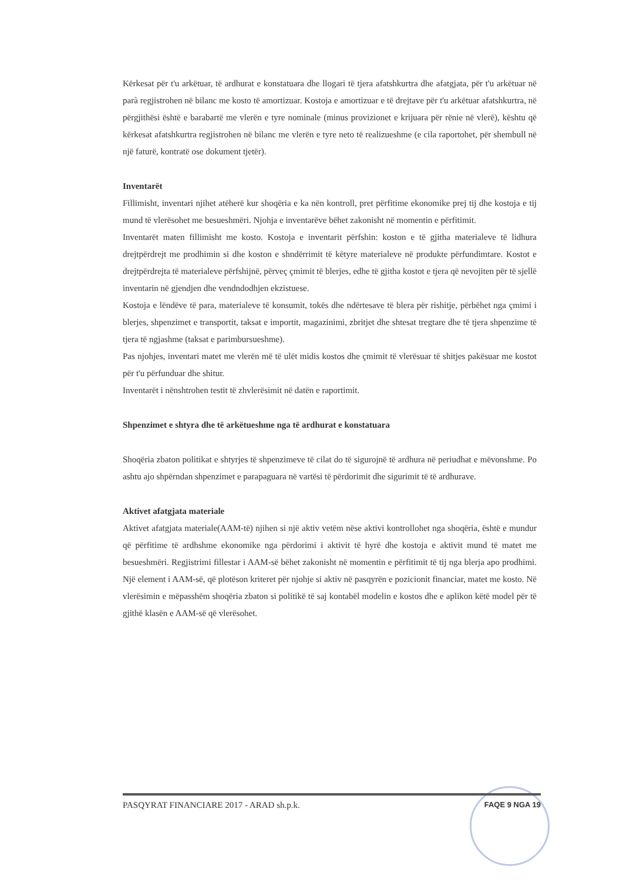Kërkesat për t'u arkëtuar, të ardhurat e konstatuara dhe llogari të tjera afatshkurtra dhe afatgjata, për t'u arkëtuar në parà regjistrohen në bilanc me kosto të amortizuar. Kostoja e amortizuar e të drejtave për t'u arkëtuar afatshkurtra, në përgjithësi është e barabartë me vlerën e tyre nominale (minus provizionet e krijuara për rënie në vlerë), kështu që kërkesat afatshkurtra regjistrohen në bilanc me vlerën e tyre neto të realizueshme (e cila raportohet, për shembull në një faturë, kontratë ose dokument tjetër).
Inventarët
Fillimisht, inventari njihet atëherë kur shoqëria e ka nën kontroll, pret përfitime ekonomike prej tij dhe kostoja e tij mund të vlerësohet me besueshmëri. Njohja e inventarëve bëhet zakonisht në momentin e përfitimit.
Inventarët maten fillimisht me kosto. Kostoja e inventarit përfshin: koston e të gjitha materialeve të lidhura drejtpërdrejt me prodhimin si dhe koston e shndërrimit të këtyre materialeve në produkte përfundimtare. Kostot e drejtpërdrejta të materialeve përfshijnë, përveç çmimit të blerjes, edhe të gjitha kostot e tjera që nevojiten për të sjellë inventarin në gjendjen dhe vendndodhjen ekzistuese.
Kostoja e lëndëve të para, materialeve të konsumit, tokës dhe ndërtesave të blera për rishitje, përbëhet nga çmimi i blerjes, shpenzimet e transportit, taksat e importit, magazinimi, zbritjet dhe shtesat tregtare dhe të tjera shpenzime të tjera të ngjashme (taksat e parimbursueshme).
Pas njohjes, inventari matet me vlerën më të ulët midis kostos dhe çmimit të vlerësuar të shitjes pakësuar me kostot për t'u përfunduar dhe shitur.
Inventarët i nënshtrohen testit të zhvlerësimit në datën e raportimit.
Shpenzimet e shtyra dhe të arkëtueshme nga të ardhurat e konstatuara
Shoqëria zbaton politikat e shtyrjes të shpenzimeve të cilat do të sigurojnë të ardhura në periudhat e mëvonshme. Po ashtu ajo shpërndan shpenzimet e parapaguara në vartësi të përdorimit dhe sigurimit të të ardhurave.
Aktivet afatgjata materiale
Aktivet afatgjata materiale(AAM-të) njihen si një aktiv vetëm nëse aktivi kontrollohet nga shoqëria, është e mundur që përfitime të ardhshme ekonomike nga përdorimi i aktivit të hyrë dhe kostoja e aktivit mund të matet me besueshmëri. Regjistrimi fillestar i AAM-së bëhet zakonisht në momentin e përfitimit të tij nga blerja apo prodhimi. Një element i AAM-së, që plotëson kriteret për njohje si aktiv në pasqyrën e pozicionit financiar, matet me kosto. Në vlerësimin e mëpasshëm shoqëria zbaton si politikë të saj kontabël modelin e kostos dhe e aplikon këtë model për të gjithë klasën e AAM-së që vlerësohet.
PASQYRAT FINANCIARE 2017 - ARAD sh.p.k. FAQE 9 NGA 19